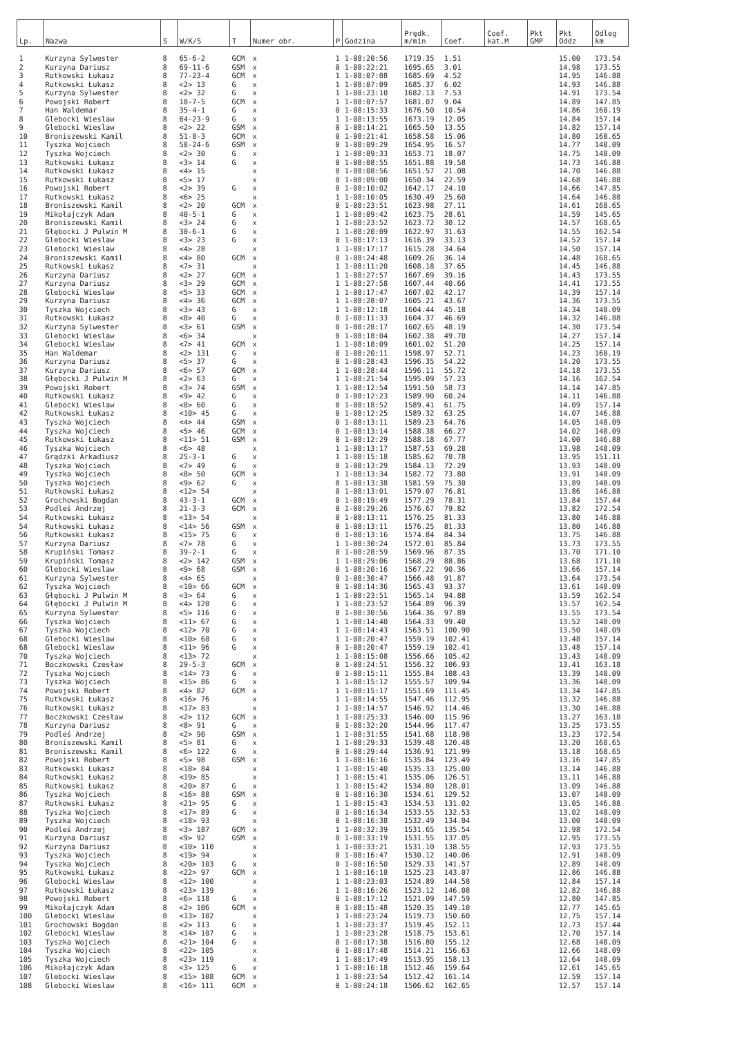| Lp. | Nazwa | S | W/K/S | T | Numer obr. | P | Godzina | Prędk. m/min | Coef. | Coef. kat.M | Pkt GMP | Pkt Oddz | Odleg km |
| --- | --- | --- | --- | --- | --- | --- | --- | --- | --- | --- | --- | --- | --- |
| 1 | Kurzyna Sylwester | 8 | 65-6-2 | GCM | x | 1 | 1-08:20:56 | 1719.35 | 1.51 | | | 15.00 | 173.54 |
| 2 | Kurzyna Dariusz | 8 | 69-11-6 | GSM | x | 0 | 1-08:22:21 | 1695.65 | 3.01 | | | 14.98 | 173.55 |
| 3 | Rutkowski Łukasz | 8 | 77-23-4 | GCM | x | 1 | 1-08:07:08 | 1685.69 | 4.52 | | | 14.95 | 146.88 |
| 4 | Rutkowski Łukasz | 8 | <2> 13 | G | x | 1 | 1-08:07:09 | 1685.37 | 6.02 | | | 14.93 | 146.88 |
| 5 | Kurzyna Sylwester | 8 | <2> 32 | G | x | 1 | 1-08:23:10 | 1682.13 | 7.53 | | | 14.91 | 173.54 |
| 6 | Powojski Robert | 8 | 18-7-5 | GCM | x | 1 | 1-08:07:57 | 1681.07 | 9.04 | | | 14.89 | 147.85 |
| 7 | Han Waldemar | 8 | 35-4-1 | G | x | 0 | 1-08:15:33 | 1676.50 | 10.54 | | | 14.86 | 160.19 |
| 8 | Glebocki Wieslaw | 8 | 64-23-9 | G | x | 1 | 1-08:13:55 | 1673.19 | 12.05 | | | 14.84 | 157.14 |
| 9 | Glebocki Wieslaw | 8 | <2> 22 | GSM | x | 0 | 1-08:14:21 | 1665.50 | 13.55 | | | 14.82 | 157.14 |
| 10 | Broniszewski Kamil | 8 | 51-8-3 | GCM | x | 0 | 1-08:21:41 | 1658.58 | 15.06 | | | 14.80 | 168.65 |
| 11 | Tyszka Wojciech | 8 | 58-24-6 | GSM | x | 0 | 1-08:09:29 | 1654.95 | 16.57 | | | 14.77 | 148.09 |
| 12 | Tyszka Wojciech | 8 | <2> 30 | G | x | 1 | 1-08:09:33 | 1653.71 | 18.07 | | | 14.75 | 148.09 |
| 13 | Rutkowski Łukasz | 8 | <3> 14 | G | x | 0 | 1-08:08:55 | 1651.88 | 19.58 | | | 14.73 | 146.88 |
| 14 | Rutkowski Łukasz | 8 | <4> 15 | | x | 0 | 1-08:08:56 | 1651.57 | 21.08 | | | 14.70 | 146.88 |
| 15 | Rutkowski Łukasz | 8 | <5> 17 | | x | 0 | 1-08:09:00 | 1650.34 | 22.59 | | | 14.68 | 146.88 |
| 16 | Powojski Robert | 8 | <2> 39 | G | x | 0 | 1-08:10:02 | 1642.17 | 24.10 | | | 14.66 | 147.85 |
| 17 | Rutkowski Łukasz | 8 | <6> 25 | | x | 1 | 1-08:10:05 | 1630.49 | 25.60 | | | 14.64 | 146.88 |
| 18 | Broniszewski Kamil | 8 | <2> 20 | GCM | x | 0 | 1-08:23:51 | 1623.98 | 27.11 | | | 14.61 | 168.65 |
| 19 | Mikołajczyk Adam | 8 | 40-5-1 | G | x | 1 | 1-08:09:42 | 1623.75 | 28.61 | | | 14.59 | 145.65 |
| 20 | Broniszewski Kamil | 8 | <3> 24 | G | x | 1 | 1-08:23:52 | 1623.72 | 30.12 | | | 14.57 | 168.65 |
| 21 | Głębocki J Pulwin M | 8 | 30-6-1 | G | x | 1 | 1-08:20:09 | 1622.97 | 31.63 | | | 14.55 | 162.54 |
| 22 | Glebocki Wieslaw | 8 | <3> 23 | G | x | 0 | 1-08:17:13 | 1616.39 | 33.13 | | | 14.52 | 157.14 |
| 23 | Glebocki Wieslaw | 8 | <4> 28 | | x | 1 | 1-08:17:17 | 1615.28 | 34.64 | | | 14.50 | 157.14 |
| 24 | Broniszewski Kamil | 8 | <4> 80 | GCM | x | 0 | 1-08:24:48 | 1609.26 | 36.14 | | | 14.48 | 168.65 |
| 25 | Rutkowski Łukasz | 8 | <7> 31 | | x | 1 | 1-08:11:20 | 1608.18 | 37.65 | | | 14.45 | 146.88 |
| 26 | Kurzyna Dariusz | 8 | <2> 27 | GCM | x | 1 | 1-08:27:57 | 1607.69 | 39.16 | | | 14.43 | 173.55 |
| 27 | Kurzyna Dariusz | 8 | <3> 29 | GCM | x | 1 | 1-08:27:58 | 1607.44 | 40.66 | | | 14.41 | 173.55 |
| 28 | Glebocki Wieslaw | 8 | <5> 33 | GCM | x | 1 | 1-08:17:47 | 1607.02 | 42.17 | | | 14.39 | 157.14 |
| 29 | Kurzyna Dariusz | 8 | <4> 36 | GCM | x | 1 | 1-08:28:07 | 1605.21 | 43.67 | | | 14.36 | 173.55 |
| 30 | Tyszka Wojciech | 8 | <3> 43 | G | x | 1 | 1-08:12:18 | 1604.44 | 45.18 | | | 14.34 | 148.09 |
| 31 | Rutkowski Łukasz | 8 | <8> 40 | G | x | 0 | 1-08:11:33 | 1604.37 | 46.69 | | | 14.32 | 146.88 |
| 32 | Kurzyna Sylwester | 8 | <3> 61 | GSM | x | 0 | 1-08:28:17 | 1602.65 | 48.19 | | | 14.30 | 173.54 |
| 33 | Glebocki Wieslaw | 8 | <6> 34 | | x | 0 | 1-08:18:04 | 1602.38 | 49.70 | | | 14.27 | 157.14 |
| 34 | Glebocki Wieslaw | 8 | <7> 41 | GCM | x | 1 | 1-08:18:09 | 1601.02 | 51.20 | | | 14.25 | 157.14 |
| 35 | Han Waldemar | 8 | <2> 131 | G | x | 0 | 1-08:20:11 | 1598.97 | 52.71 | | | 14.23 | 160.19 |
| 36 | Kurzyna Dariusz | 8 | <5> 37 | G | x | 0 | 1-08:28:43 | 1596.35 | 54.22 | | | 14.20 | 173.55 |
| 37 | Kurzyna Dariusz | 8 | <6> 57 | GCM | x | 1 | 1-08:28:44 | 1596.11 | 55.72 | | | 14.18 | 173.55 |
| 38 | Głębocki J Pulwin M | 8 | <2> 63 | G | x | 1 | 1-08:21:54 | 1595.09 | 57.23 | | | 14.16 | 162.54 |
| 39 | Powojski Robert | 8 | <3> 74 | GSM | x | 1 | 1-08:12:54 | 1591.50 | 58.73 | | | 14.14 | 147.85 |
| 40 | Rutkowski Łukasz | 8 | <9> 42 | G | x | 0 | 1-08:12:23 | 1589.90 | 60.24 | | | 14.11 | 146.88 |
| 41 | Glebocki Wieslaw | 8 | <8> 60 | G | x | 0 | 1-08:18:52 | 1589.41 | 61.75 | | | 14.09 | 157.14 |
| 42 | Rutkowski Łukasz | 8 | <10> 45 | G | x | 0 | 1-08:12:25 | 1589.32 | 63.25 | | | 14.07 | 146.88 |
| 43 | Tyszka Wojciech | 8 | <4> 44 | GSM | x | 0 | 1-08:13:11 | 1589.23 | 64.76 | | | 14.05 | 148.09 |
| 44 | Tyszka Wojciech | 8 | <5> 46 | GCM | x | 0 | 1-08:13:14 | 1588.38 | 66.27 | | | 14.02 | 148.09 |
| 45 | Rutkowski Łukasz | 8 | <11> 51 | GSM | x | 0 | 1-08:12:29 | 1588.18 | 67.77 | | | 14.00 | 146.88 |
| 46 | Tyszka Wojciech | 8 | <6> 48 | | x | 1 | 1-08:13:17 | 1587.53 | 69.28 | | | 13.98 | 148.09 |
| 47 | Grądzki Arkadiusz | 8 | 25-3-1 | G | x | 1 | 1-08:15:18 | 1585.62 | 70.78 | | | 13.95 | 151.11 |
| 48 | Tyszka Wojciech | 8 | <7> 49 | G | x | 0 | 1-08:13:29 | 1584.13 | 72.29 | | | 13.93 | 148.09 |
| 49 | Tyszka Wojciech | 8 | <8> 50 | GCM | x | 1 | 1-08:13:34 | 1582.72 | 73.80 | | | 13.91 | 148.09 |
| 50 | Tyszka Wojciech | 8 | <9> 62 | G | x | 0 | 1-08:13:38 | 1581.59 | 75.30 | | | 13.89 | 148.09 |
| 51 | Rutkowski Łukasz | 8 | <12> 54 | | x | 0 | 1-08:13:01 | 1579.07 | 76.81 | | | 13.86 | 146.88 |
| 52 | Grochowski Bogdan | 8 | 43-3-1 | GCM | x | 0 | 1-08:19:49 | 1577.29 | 78.31 | | | 13.84 | 157.44 |
| 53 | Podleś Andrzej | 8 | 21-3-3 | GCM | x | 0 | 1-08:29:26 | 1576.67 | 79.82 | | | 13.82 | 172.54 |
| 54 | Rutkowski Łukasz | 8 | <13> 54 | | x | 0 | 1-08:13:11 | 1576.25 | 81.33 | | | 13.80 | 146.88 |
| 54 | Rutkowski Łukasz | 8 | <14> 56 | GSM | x | 0 | 1-08:13:11 | 1576.25 | 81.33 | | | 13.80 | 146.88 |
| 56 | Rutkowski Łukasz | 8 | <15> 75 | G | x | 0 | 1-08:13:16 | 1574.84 | 84.34 | | | 13.75 | 146.88 |
| 57 | Kurzyna Dariusz | 8 | <7> 78 | G | x | 1 | 1-08:30:24 | 1572.01 | 85.84 | | | 13.73 | 173.55 |
| 58 | Krupiński Tomasz | 8 | 39-2-1 | G | x | 0 | 1-08:28:59 | 1569.96 | 87.35 | | | 13.70 | 171.10 |
| 59 | Krupiński Tomasz | 8 | <2> 142 | GSM | x | 1 | 1-08:29:06 | 1568.29 | 88.86 | | | 13.68 | 171.10 |
| 60 | Glebocki Wieslaw | 8 | <9> 68 | GSM | x | 0 | 1-08:20:16 | 1567.22 | 90.36 | | | 13.66 | 157.14 |
| 61 | Kurzyna Sylwester | 8 | <4> 65 | | x | 0 | 1-08:30:47 | 1566.48 | 91.87 | | | 13.64 | 173.54 |
| 62 | Tyszka Wojciech | 8 | <10> 66 | GCM | x | 0 | 1-08:14:36 | 1565.43 | 93.37 | | | 13.61 | 148.09 |
| 63 | Głębocki J Pulwin M | 8 | <3> 64 | G | x | 1 | 1-08:23:51 | 1565.14 | 94.88 | | | 13.59 | 162.54 |
| 64 | Głębocki J Pulwin M | 8 | <4> 120 | G | x | 1 | 1-08:23:52 | 1564.89 | 96.39 | | | 13.57 | 162.54 |
| 65 | Kurzyna Sylwester | 8 | <5> 116 | G | x | 0 | 1-08:30:56 | 1564.36 | 97.89 | | | 13.55 | 173.54 |
| 66 | Tyszka Wojciech | 8 | <11> 67 | G | x | 1 | 1-08:14:40 | 1564.33 | 99.40 | | | 13.52 | 148.09 |
| 67 | Tyszka Wojciech | 8 | <12> 70 | G | x | 1 | 1-08:14:43 | 1563.51 | 100.90 | | | 13.50 | 148.09 |
| 68 | Glebocki Wieslaw | 8 | <10> 68 | G | x | 1 | 1-08:20:47 | 1559.19 | 102.41 | | | 13.48 | 157.14 |
| 68 | Glebocki Wieslaw | 8 | <11> 96 | G | x | 0 | 1-08:20:47 | 1559.19 | 102.41 | | | 13.48 | 157.14 |
| 70 | Tyszka Wojciech | 8 | <13> 72 | | x | 1 | 1-08:15:08 | 1556.66 | 105.42 | | | 13.43 | 148.09 |
| 71 | Boczkowski Czesław | 8 | 29-5-3 | GCM | x | 0 | 1-08:24:51 | 1556.32 | 106.93 | | | 13.41 | 163.18 |
| 72 | Tyszka Wojciech | 8 | <14> 73 | G | x | 0 | 1-08:15:11 | 1555.84 | 108.43 | | | 13.39 | 148.09 |
| 73 | Tyszka Wojciech | 8 | <15> 86 | G | x | 1 | 1-08:15:12 | 1555.57 | 109.94 | | | 13.36 | 148.09 |
| 74 | Powojski Robert | 8 | <4> 82 | GCM | x | 1 | 1-08:15:17 | 1551.69 | 111.45 | | | 13.34 | 147.85 |
| 75 | Rutkowski Łukasz | 8 | <16> 76 | | x | 1 | 1-08:14:55 | 1547.46 | 112.95 | | | 13.32 | 146.88 |
| 76 | Rutkowski Łukasz | 8 | <17> 83 | | x | 1 | 1-08:14:57 | 1546.92 | 114.46 | | | 13.30 | 146.88 |
| 77 | Boczkowski Czesław | 8 | <2> 112 | GCM | x | 1 | 1-08:25:33 | 1546.00 | 115.96 | | | 13.27 | 163.18 |
| 78 | Kurzyna Dariusz | 8 | <8> 91 | G | x | 0 | 1-08:32:20 | 1544.96 | 117.47 | | | 13.25 | 173.55 |
| 79 | Podleś Andrzej | 8 | <2> 90 | GSM | x | 1 | 1-08:31:55 | 1541.68 | 118.98 | | | 13.23 | 172.54 |
| 80 | Broniszewski Kamil | 8 | <5> 81 | G | x | 1 | 1-08:29:33 | 1539.48 | 120.48 | | | 13.20 | 168.65 |
| 81 | Broniszewski Kamil | 8 | <6> 122 | G | x | 0 | 1-08:29:44 | 1536.91 | 121.99 | | | 13.18 | 168.65 |
| 82 | Powojski Robert | 8 | <5> 98 | GSM | x | 1 | 1-08:16:16 | 1535.84 | 123.49 | | | 13.16 | 147.85 |
| 83 | Rutkowski Łukasz | 8 | <18> 84 | | x | 1 | 1-08:15:40 | 1535.33 | 125.00 | | | 13.14 | 146.88 |
| 84 | Rutkowski Łukasz | 8 | <19> 85 | | x | 1 | 1-08:15:41 | 1535.06 | 126.51 | | | 13.11 | 146.88 |
| 85 | Rutkowski Łukasz | 8 | <20> 87 | G | x | 1 | 1-08:15:42 | 1534.80 | 128.01 | | | 13.09 | 146.88 |
| 86 | Tyszka Wojciech | 8 | <16> 88 | GSM | x | 0 | 1-08:16:30 | 1534.61 | 129.52 | | | 13.07 | 148.09 |
| 87 | Rutkowski Łukasz | 8 | <21> 95 | G | x | 1 | 1-08:15:43 | 1534.53 | 131.02 | | | 13.05 | 146.88 |
| 88 | Tyszka Wojciech | 8 | <17> 89 | G | x | 0 | 1-08:16:34 | 1533.55 | 132.53 | | | 13.02 | 148.09 |
| 89 | Tyszka Wojciech | 8 | <18> 93 | | x | 0 | 1-08:16:38 | 1532.49 | 134.04 | | | 13.00 | 148.09 |
| 90 | Podleś Andrzej | 8 | <3> 187 | GCM | x | 1 | 1-08:32:39 | 1531.65 | 135.54 | | | 12.98 | 172.54 |
| 91 | Kurzyna Dariusz | 8 | <9> 92 | GSM | x | 0 | 1-08:33:19 | 1531.55 | 137.05 | | | 12.95 | 173.55 |
| 92 | Kurzyna Dariusz | 8 | <10> 110 | | x | 1 | 1-08:33:21 | 1531.10 | 138.55 | | | 12.93 | 173.55 |
| 93 | Tyszka Wojciech | 8 | <19> 94 | | x | 0 | 1-08:16:47 | 1530.12 | 140.06 | | | 12.91 | 148.09 |
| 94 | Tyszka Wojciech | 8 | <20> 103 | G | x | 0 | 1-08:16:50 | 1529.33 | 141.57 | | | 12.89 | 148.09 |
| 95 | Rutkowski Łukasz | 8 | <22> 97 | GCM | x | 1 | 1-08:16:18 | 1525.23 | 143.07 | | | 12.86 | 146.88 |
| 96 | Glebocki Wieslaw | 8 | <12> 100 | | x | 1 | 1-08:23:03 | 1524.89 | 144.58 | | | 12.84 | 157.14 |
| 97 | Rutkowski Łukasz | 8 | <23> 139 | | x | 1 | 1-08:16:26 | 1523.12 | 146.08 | | | 12.82 | 146.88 |
| 98 | Powojski Robert | 8 | <6> 118 | G | x | 0 | 1-08:17:12 | 1521.09 | 147.59 | | | 12.80 | 147.85 |
| 99 | Mikołajczyk Adam | 8 | <2> 106 | GCM | x | 0 | 1-08:15:48 | 1520.35 | 149.10 | | | 12.77 | 145.65 |
| 100 | Glebocki Wieslaw | 8 | <13> 102 | | x | 1 | 1-08:23:24 | 1519.73 | 150.60 | | | 12.75 | 157.14 |
| 101 | Grochowski Bogdan | 8 | <2> 113 | G | x | 1 | 1-08:23:37 | 1519.45 | 152.11 | | | 12.73 | 157.44 |
| 102 | Glebocki Wieslaw | 8 | <14> 107 | G | x | 1 | 1-08:23:28 | 1518.75 | 153.61 | | | 12.70 | 157.14 |
| 103 | Tyszka Wojciech | 8 | <21> 104 | G | x | 0 | 1-08:17:38 | 1516.80 | 155.12 | | | 12.68 | 148.09 |
| 104 | Tyszka Wojciech | 8 | <22> 105 | | x | 0 | 1-08:17:48 | 1514.21 | 156.63 | | | 12.66 | 148.09 |
| 105 | Tyszka Wojciech | 8 | <23> 119 | | x | 1 | 1-08:17:49 | 1513.95 | 158.13 | | | 12.64 | 148.09 |
| 106 | Mikołajczyk Adam | 8 | <3> 125 | G | x | 1 | 1-08:16:18 | 1512.46 | 159.64 | | | 12.61 | 145.65 |
| 107 | Glebocki Wieslaw | 8 | <15> 108 | GCM | x | 1 | 1-08:23:54 | 1512.42 | 161.14 | | | 12.59 | 157.14 |
| 108 | Glebocki Wieslaw | 8 | <16> 111 | GCM | x | 0 | 1-08:24:18 | 1506.62 | 162.65 | | | 12.57 | 157.14 |